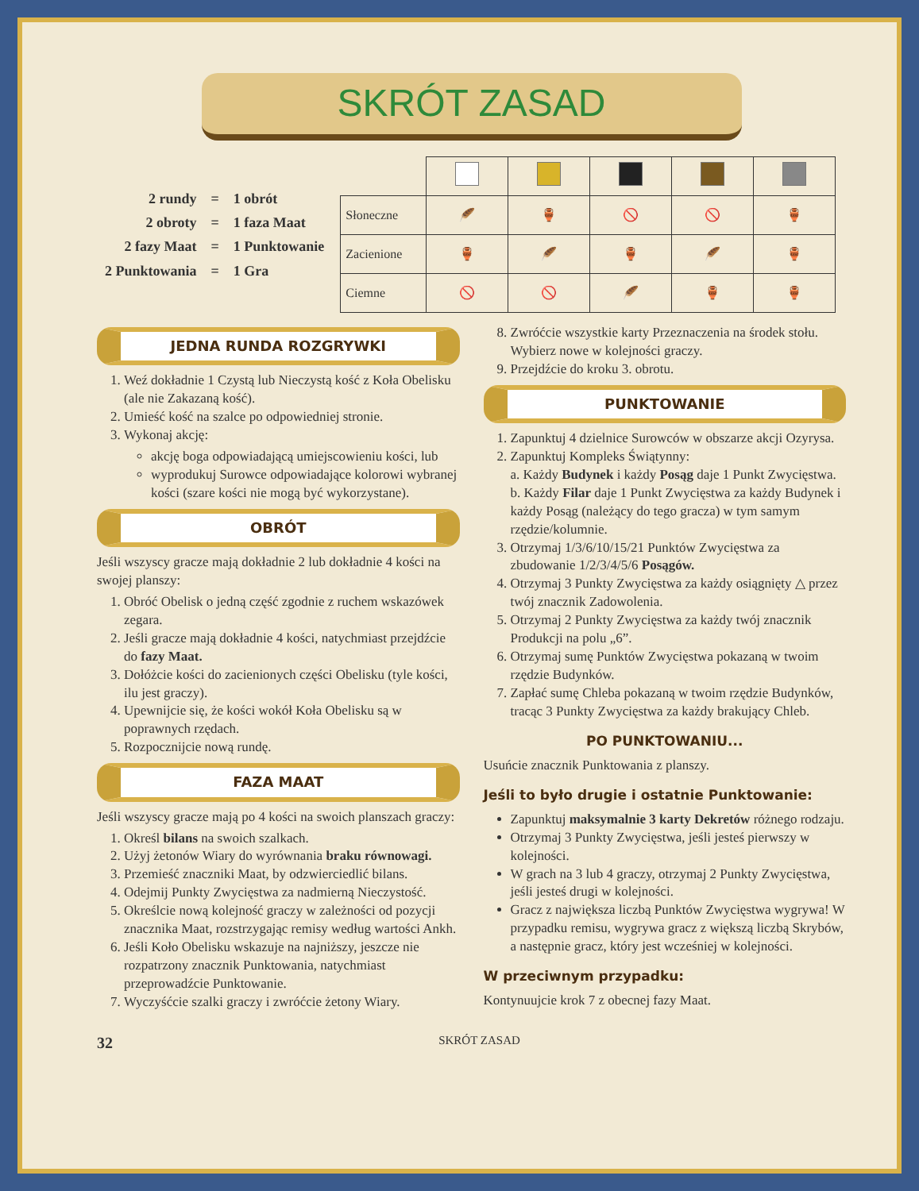SKRÓT ZASAD
| 2 rundy | = | 1 obrót |
| 2 obroty | = | 1 faza Maat |
| 2 fazy Maat | = | 1 Punktowanie |
| 2 Punktowania | = | 1 Gra |
| Słoneczne | 🪶 | 🏺 | 🚫 | 🚫 | 🏺 |
| Zacienione | 🏺 | 🪶 | 🏺 | 🪶 | 🏺 |
| Ciemne | 🚫 | 🚫 | 🪶 | 🏺 | 🏺 |
JEDNA RUNDA ROZGRYWKI
1. Weź dokładnie 1 Czystą lub Nieczystą kość z Koła Obelisku (ale nie Zakazaną kość).
2. Umieść kość na szalce po odpowiedniej stronie.
3. Wykonaj akcję:
akcję boga odpowiadającą umiejscowieniu kości, lub
wyprodukuj Surowce odpowiadające kolorowi wybranej kości (szare kości nie mogą być wykorzystane).
OBRÓT
Jeśli wszyscy gracze mają dokładnie 2 lub dokładnie 4 kości na swojej planszy:
1. Obróć Obelisk o jedną część zgodnie z ruchem wskazówek zegara.
2. Jeśli gracze mają dokładnie 4 kości, natychmiast przejdźcie do fazy Maat.
3. Dołóżcie kości do zacienionych części Obelisku (tyle kości, ilu jest graczy).
4. Upewnijcie się, że kości wokół Koła Obelisku są w poprawnych rzędach.
5. Rozpocznijcie nową rundę.
FAZA MAAT
Jeśli wszyscy gracze mają po 4 kości na swoich planszach graczy:
1. Określ bilans na swoich szalkach.
2. Użyj żetonów Wiary do wyrównania braku równowagi.
3. Przemieść znaczniki Maat, by odzwierciedlić bilans.
4. Odejmij Punkty Zwycięstwa za nadmierną Nieczystość.
5. Określcie nową kolejność graczy w zależności od pozycji znacznika Maat, rozstrzygając remisy według wartości Ankh.
6. Jeśli Koło Obelisku wskazuje na najniższy, jeszcze nie rozpatrzony znacznik Punktowania, natychmiast przeprowadźcie Punktowanie.
7. Wyczyśćcie szalki graczy i zwróćcie żetony Wiary.
8. Zwróćcie wszystkie karty Przeznaczenia na środek stołu. Wybierz nowe w kolejności graczy.
9. Przejdźcie do kroku 3. obrotu.
PUNKTOWANIE
1. Zapunktuj 4 dzielnice Surowców w obszarze akcji Ozyrysa.
2. Zapunktuj Kompleks Świątynny:
a. Każdy Budynek i każdy Posąg daje 1 Punkt Zwycięstwa.
b. Każdy Filar daje 1 Punkt Zwycięstwa za każdy Budynek i każdy Posąg (należący do tego gracza) w tym samym rzędzie/kolumnie.
3. Otrzymaj 1/3/6/10/15/21 Punktów Zwycięstwa za zbudowanie 1/2/3/4/5/6 Posągów.
4. Otrzymaj 3 Punkty Zwycięstwa za każdy osiągnięty △ przez twój znacznik Zadowolenia.
5. Otrzymaj 2 Punkty Zwycięstwa za każdy twój znacznik Produkcji na polu „6”.
6. Otrzymaj sumę Punktów Zwycięstwa pokazaną w twoim rzędzie Budynków.
7. Zapłać sumę Chleba pokazaną w twoim rzędzie Budynków, tracąc 3 Punkty Zwycięstwa za każdy brakujący Chleb.
PO PUNKTOWANIU...
Usuńcie znacznik Punktowania z planszy.
Jeśli to było drugie i ostatnie Punktowanie:
Zapunktuj maksymalnie 3 karty Dekretów różnego rodzaju.
Otrzymaj 3 Punkty Zwycięstwa, jeśli jesteś pierwszy w kolejności.
W grach na 3 lub 4 graczy, otrzymaj 2 Punkty Zwycięstwa, jeśli jesteś drugi w kolejności.
Gracz z największa liczbą Punktów Zwycięstwa wygrywa! W przypadku remisu, wygrywa gracz z większą liczbą Skrybów, a następnie gracz, który jest wcześniej w kolejności.
W przeciwnym przypadku:
Kontynuujcie krok 7 z obecnej fazy Maat.
32 SKRÓT ZASAD